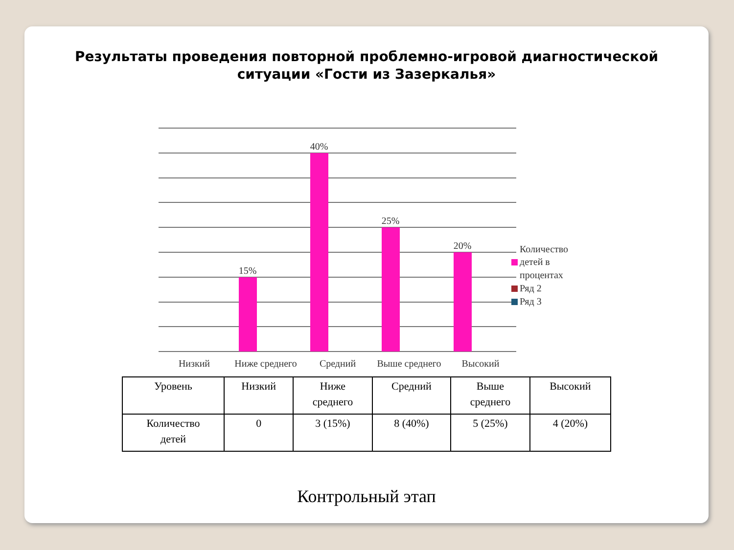Результаты проведения повторной проблемно-игровой диагностической ситуации «Гости из Зазеркалья»
15%
40%
25%
20%
Низкий
Ниже среднего
Средний
Выше среднего
Высокий
Количество
детей в
процентах
Ряд 2
Ряд 3
| Уровень | Низкий | Ниже среднего | Средний | Выше среднего | Высокий |
| Количество детей | 0 | 3 (15%) | 8 (40%) | 5 (25%) | 4 (20%) |
Контрольный этап